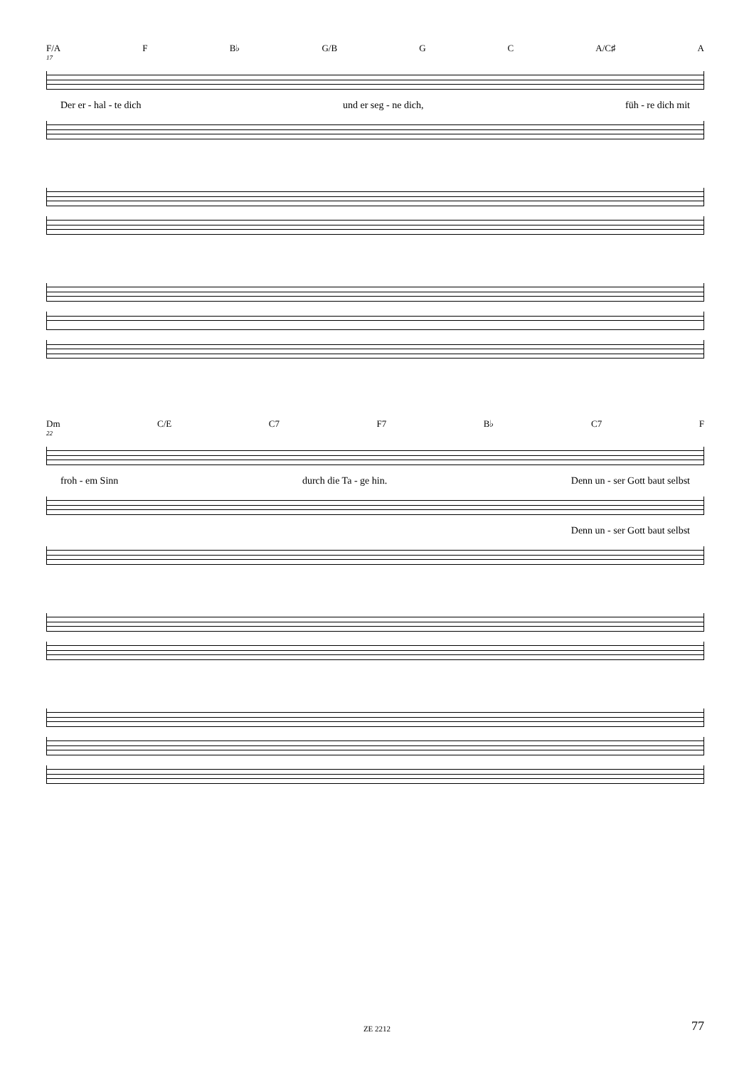F/A F B♭ G/B G C A/C♯ A
17
Der er - hal - te dich und er seg - ne dich, füh - re dich mit
Dm C/E C7 F7 B♭ C7 F
22
froh - em Sinn durch die Ta - ge hin. Denn un - ser Gott baut selbst
Denn un - ser Gott baut selbst
ZE 2212 77